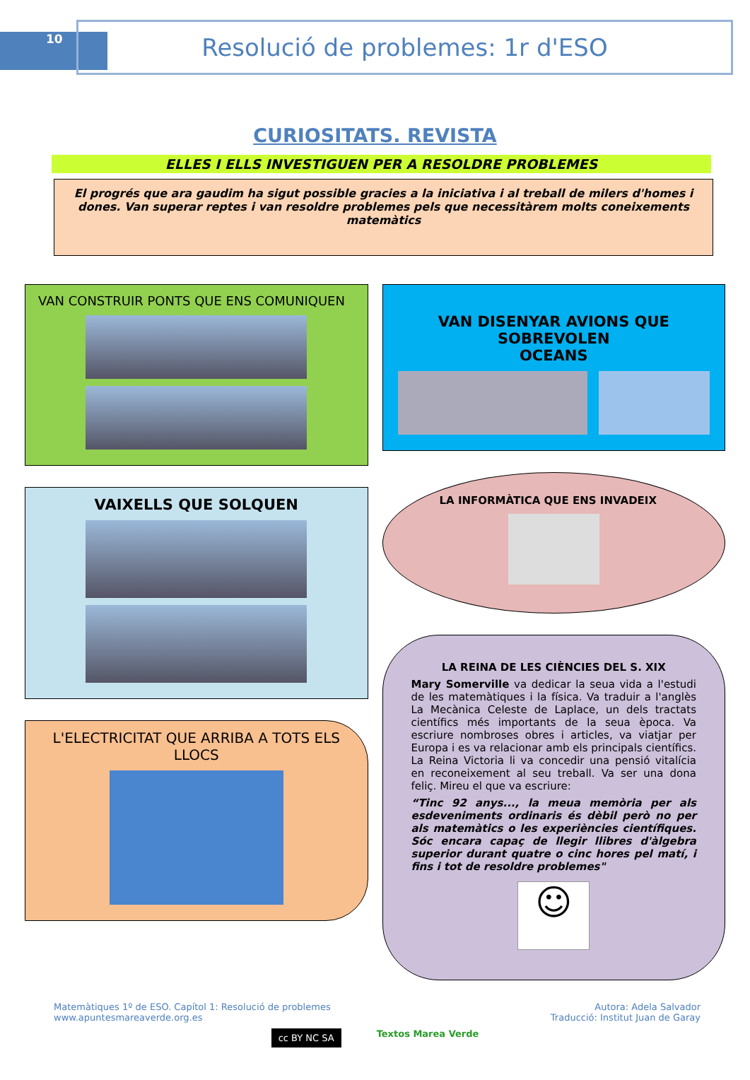10
Resolució de problemes: 1r d'ESO
CURIOSITATS. REVISTA
ELLES I ELLS INVESTIGUEN PER A RESOLDRE PROBLEMES
El progrés que ara gaudim ha sigut possible gracies a la iniciativa i al treball de milers d'homes i dones. Van superar reptes i van resoldre problemes pels que necessitàrem molts coneixements matemàtics
VAN CONSTRUIR PONTS QUE ENS COMUNIQUEN
VAIXELLS QUE SOLQUEN
L'ELECTRICITAT QUE ARRIBA A TOTS ELS LLOCS
VAN DISENYAR AVIONS QUE SOBREVOLEN
OCEANS
LA INFORMÀTICA QUE ENS INVADEIX
LA REINA DE LES CIÈNCIES DEL S. XIX
Mary Somerville va dedicar la seua vida a l'estudi de les matemàtiques i la física. Va traduir a l'anglès La Mecànica Celeste de Laplace, un dels tractats científics més importants de la seua època. Va escriure nombroses obres i articles, va viatjar per Europa i es va relacionar amb els principals científics. La Reina Victoria li va concedir una pensió vitalícia en reconeixement al seu treball. Va ser una dona feliç. Mireu el que va escriure:
“Tinc 92 anys..., la meua memòria per als esdeveniments ordinaris és dèbil però no per als matemàtics o les experiències científiques. Sóc encara capaç de llegir llibres d'àlgebra superior durant quatre o cinc hores pel matí, i fins i tot de resoldre problemes"
☺
Matemàtiques 1º de ESO. Capítol 1: Resolució de problemes
www.apuntesmareaverde.org.es
Autora: Adela Salvador
Traducció: Institut Juan de Garay
cc BY NC SA
Textos Marea Verde